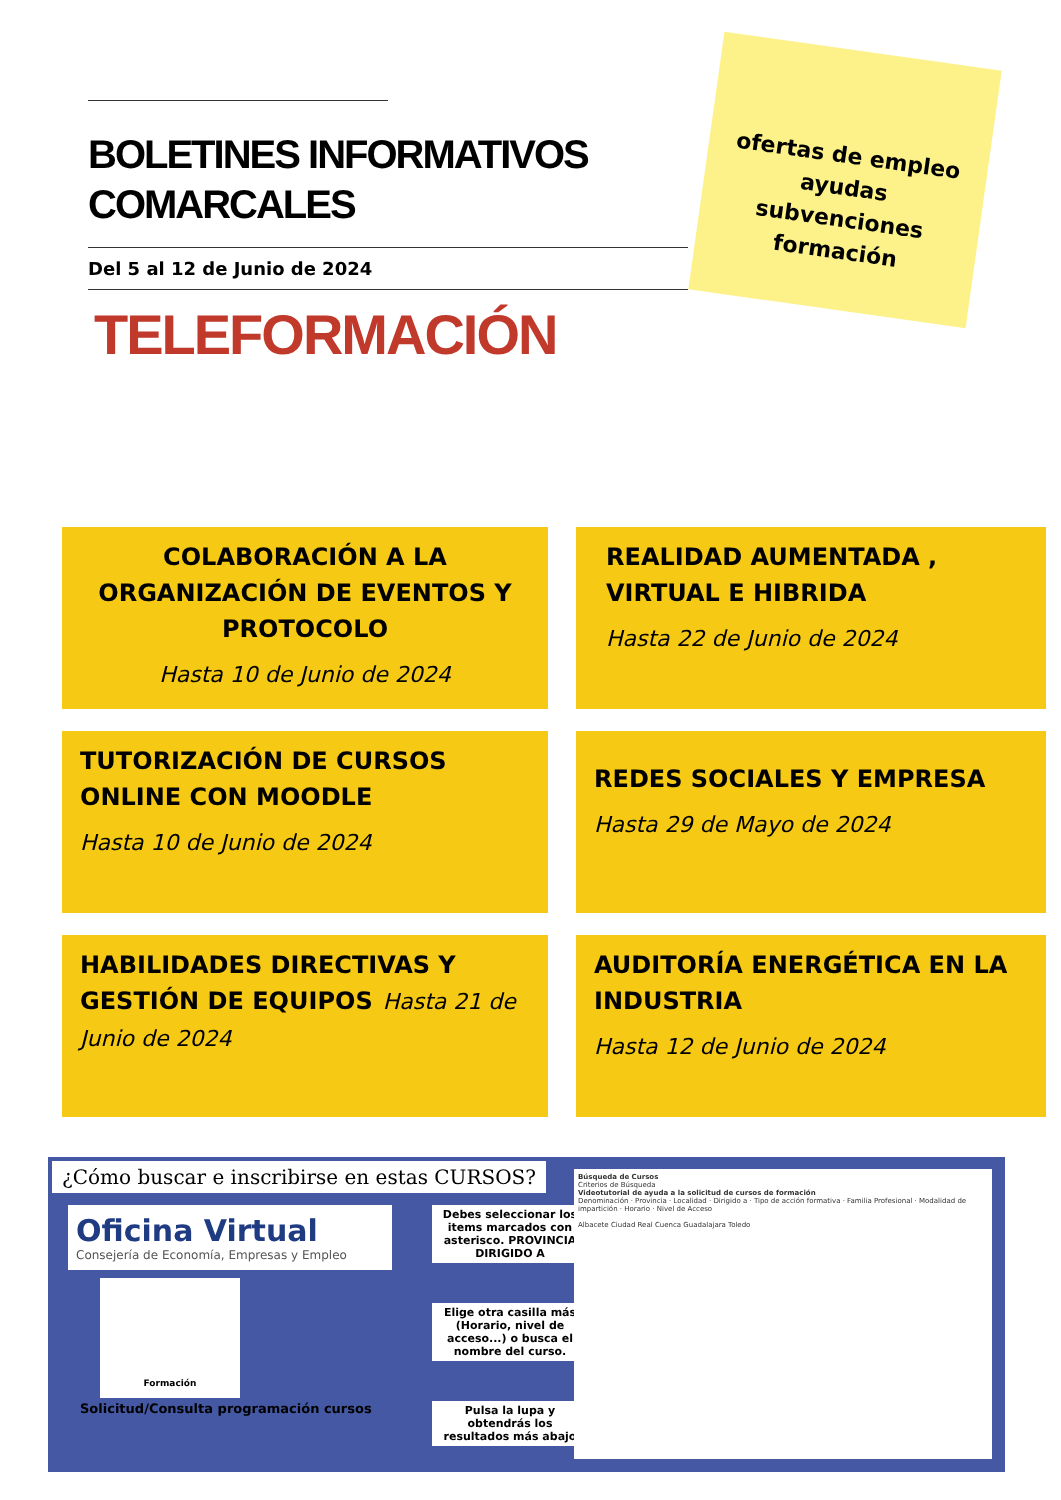BOLETINES INFORMATIVOS COMARCALES
Del 5 al 12 de Junio de 2024
TELEFORMACIÓN
ofertas de empleo
ayudas
subvenciones
formación
COLABORACIÓN A LA ORGANIZACIÓN DE EVENTOS Y PROTOCOLO
Hasta 10 de Junio de 2024
REALIDAD AUMENTADA ,
VIRTUAL E HIBRIDA
Hasta 22 de Junio de 2024
TUTORIZACIÓN DE CURSOS ONLINE CON MOODLE
Hasta 10 de Junio de 2024
REDES SOCIALES Y EMPRESA
Hasta 29 de Mayo de 2024
HABILIDADES DIRECTIVAS Y GESTIÓN DE EQUIPOS Hasta 21 de Junio de 2024
AUDITORÍA ENERGÉTICA EN LA INDUSTRIA
Hasta 12 de Junio de 2024
¿Cómo buscar e inscribirse en estas CURSOS?
Oficina Virtual
Consejería de Economía, Empresas y Empleo
Formación
Solicitud/Consulta programación cursos
Debes seleccionar los items marcados con asterisco. PROVINCIA DIRIGIDO A
Elige otra casilla más (Horario, nivel de acceso...) o busca el nombre del curso.
Pulsa la lupa y obtendrás los resultados más abajo
Búsqueda de Cursos
Criterios de Búsqueda
Videotutorial de ayuda a la solicitud de cursos de formación
Denominación · Provincia · Localidad · Dirigido a · Tipo de acción formativa · Familia Profesional · Modalidad de impartición · Horario · Nivel de Acceso
Albacete Ciudad Real Cuenca Guadalajara Toledo